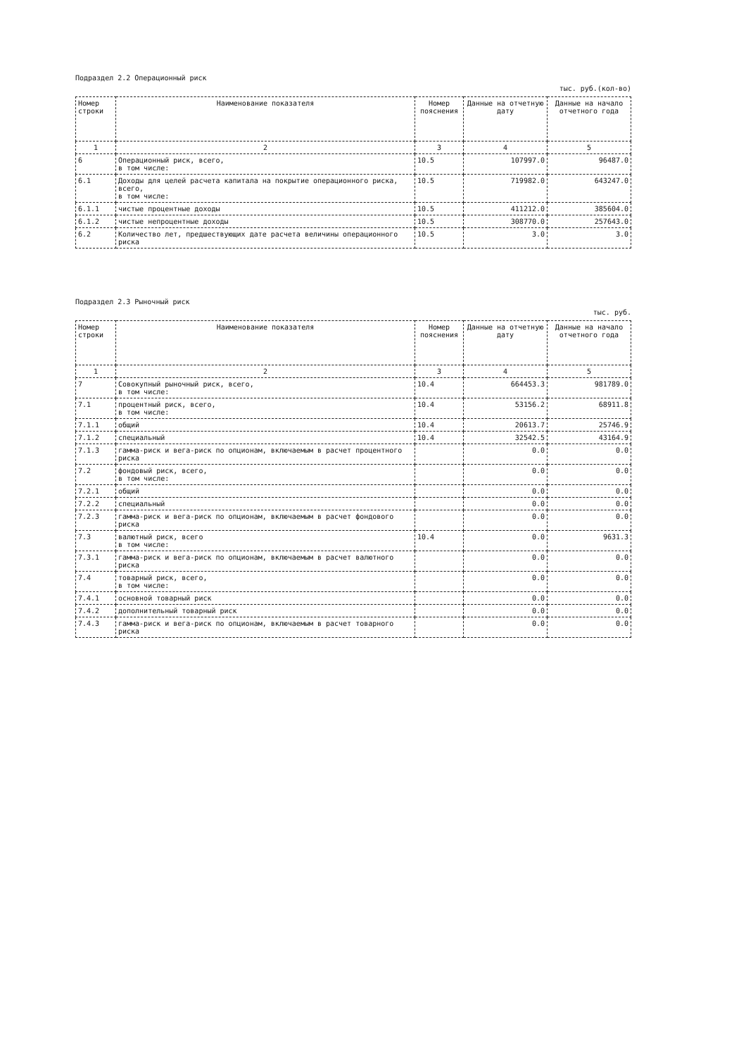Подраздел 2.2 Операционный риск
тыс. руб.(кол-во)
| Номер строки | Наименование показателя | Номер пояснения | Данные на отчетную дату | Данные на начало отчетного года |
| --- | --- | --- | --- | --- |
| 1 | 2 | 3 | 4 | 5 |
| 6 | Операционный риск, всего, в том числе: | 10.5 | 107997.0 | 96487.0 |
| 6.1 | Доходы для целей расчета капитала на покрытие операционного риска, всего, в том числе: | 10.5 | 719982.0 | 643247.0 |
| 6.1.1 | чистые процентные доходы | 10.5 | 411212.0 | 385604.0 |
| 6.1.2 | чистые непроцентные доходы | 10.5 | 308770.0 | 257643.0 |
| 6.2 | Количество лет, предшествующих дате расчета величины операционного риска | 10.5 | 3.0 | 3.0 |
Подраздел 2.3 Рыночный риск
тыс. руб.
| Номер строки | Наименование показателя | Номер пояснения | Данные на отчетную дату | Данные на начало отчетного года |
| --- | --- | --- | --- | --- |
| 1 | 2 | 3 | 4 | 5 |
| 7 | Совокупный рыночный риск, всего, в том числе: | 10.4 | 664453.3 | 981789.0 |
| 7.1 | процентный риск, всего, в том числе: | 10.4 | 53156.2 | 68911.8 |
| 7.1.1 | общий | 10.4 | 20613.7 | 25746.9 |
| 7.1.2 | специальный | 10.4 | 32542.5 | 43164.9 |
| 7.1.3 | гамма-риск и вега-риск по опционам, включаемым в расчет процентного риска | | 0.0 | 0.0 |
| 7.2 | фондовый риск, всего, в том числе: | | 0.0 | 0.0 |
| 7.2.1 | общий | | 0.0 | 0.0 |
| 7.2.2 | специальный | | 0.0 | 0.0 |
| 7.2.3 | гамма-риск и вега-риск по опционам, включаемым в расчет фондового риска | | 0.0 | 0.0 |
| 7.3 | валютный риск, всего в том числе: | 10.4 | 0.0 | 9631.3 |
| 7.3.1 | гамма-риск и вега-риск по опционам, включаемым в расчет валютного риска | | 0.0 | 0.0 |
| 7.4 | товарный риск, всего, в том числе: | | 0.0 | 0.0 |
| 7.4.1 | основной товарный риск | | 0.0 | 0.0 |
| 7.4.2 | дополнительный товарный риск | | 0.0 | 0.0 |
| 7.4.3 | гамма-риск и вега-риск по опционам, включаемым в расчет товарного риска | | 0.0 | 0.0 |